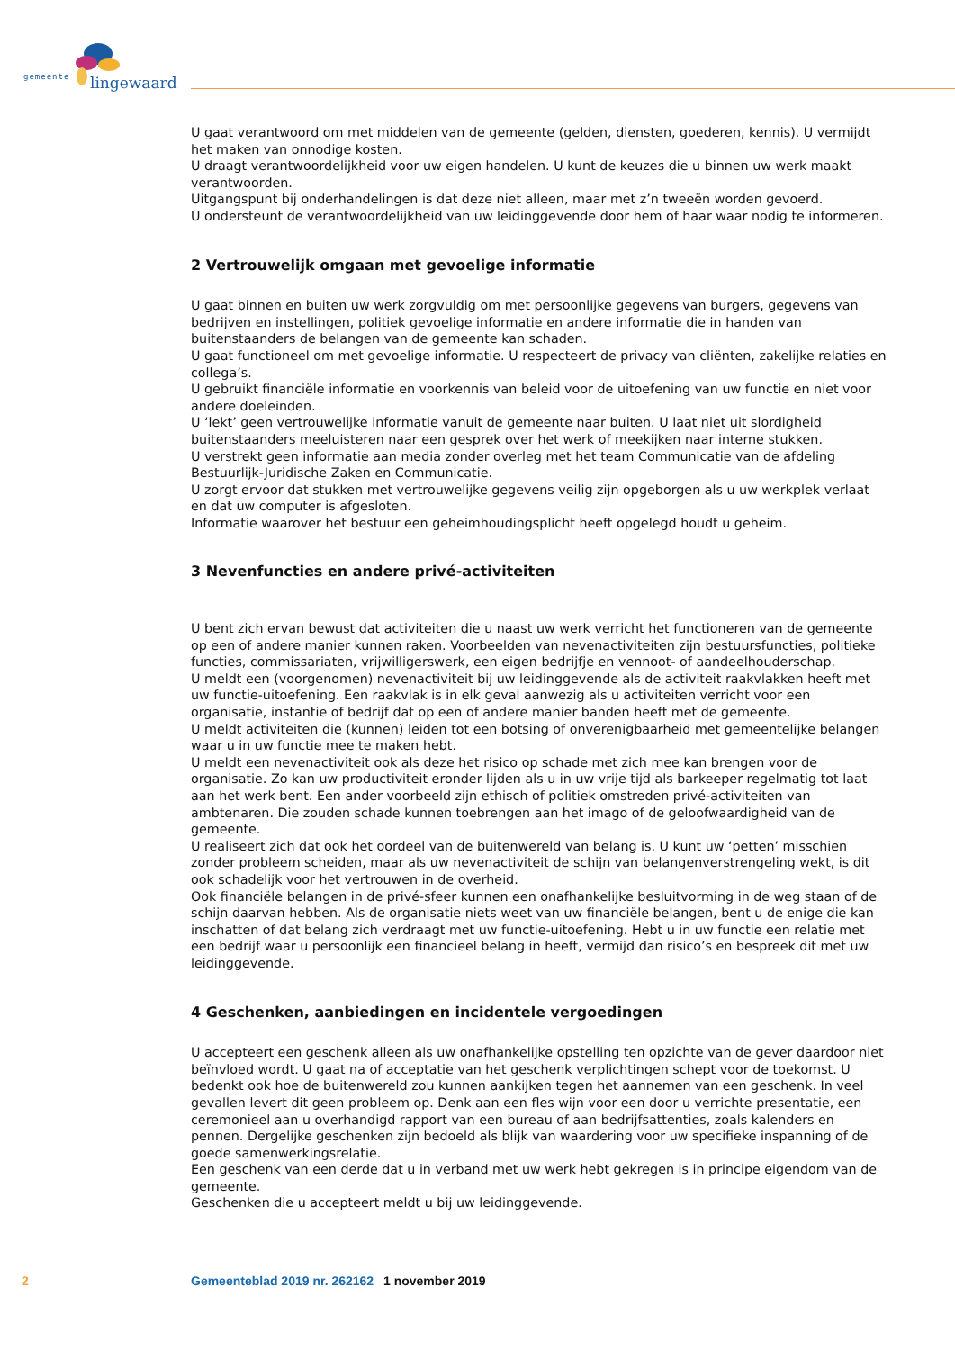gemeente lingewaard
U gaat verantwoord om met middelen van de gemeente (gelden, diensten, goederen, kennis). U vermijdt het maken van onnodige kosten.
U draagt verantwoordelijkheid voor uw eigen handelen. U kunt de keuzes die u binnen uw werk maakt verantwoorden.
Uitgangspunt bij onderhandelingen is dat deze niet alleen, maar met z’n tweeën worden gevoerd.
U ondersteunt de verantwoordelijkheid van uw leidinggevende door hem of haar waar nodig te informeren.
2 Vertrouwelijk omgaan met gevoelige informatie
U gaat binnen en buiten uw werk zorgvuldig om met persoonlijke gegevens van burgers, gegevens van bedrijven en instellingen, politiek gevoelige informatie en andere informatie die in handen van buitenstaanders de belangen van de gemeente kan schaden.
U gaat functioneel om met gevoelige informatie. U respecteert de privacy van cliënten, zakelijke relaties en collega’s.
U gebruikt financiële informatie en voorkennis van beleid voor de uitoefening van uw functie en niet voor andere doeleinden.
U ‘lekt’ geen vertrouwelijke informatie vanuit de gemeente naar buiten. U laat niet uit slordigheid buitenstaanders meeluisteren naar een gesprek over het werk of meekijken naar interne stukken.
U verstrekt geen informatie aan media zonder overleg met het team Communicatie van de afdeling Bestuurlijk-Juridische Zaken en Communicatie.
U zorgt ervoor dat stukken met vertrouwelijke gegevens veilig zijn opgeborgen als u uw werkplek verlaat en dat uw computer is afgesloten.
Informatie waarover het bestuur een geheimhoudingsplicht heeft opgelegd houdt u geheim.
3 Nevenfuncties en andere privé-activiteiten
U bent zich ervan bewust dat activiteiten die u naast uw werk verricht het functioneren van de gemeente op een of andere manier kunnen raken. Voorbeelden van nevenactiviteiten zijn bestuursfuncties, politieke functies, commissariaten, vrijwilligerswerk, een eigen bedrijfje en vennoot- of aandeelhouderschap.
U meldt een (voorgenomen) nevenactiviteit bij uw leidinggevende als de activiteit raakvlakken heeft met uw functie-uitoefening. Een raakvlak is in elk geval aanwezig als u activiteiten verricht voor een organisatie, instantie of bedrijf dat op een of andere manier banden heeft met de gemeente.
U meldt activiteiten die (kunnen) leiden tot een botsing of onverenigbaarheid met gemeentelijke belangen waar u in uw functie mee te maken hebt.
U meldt een nevenactiviteit ook als deze het risico op schade met zich mee kan brengen voor de organisatie. Zo kan uw productiviteit eronder lijden als u in uw vrije tijd als barkeeper regelmatig tot laat aan het werk bent. Een ander voorbeeld zijn ethisch of politiek omstreden privé-activiteiten van ambtenaren. Die zouden schade kunnen toebrengen aan het imago of de geloofwaardigheid van de gemeente.
U realiseert zich dat ook het oordeel van de buitenwereld van belang is. U kunt uw ‘petten’ misschien zonder probleem scheiden, maar als uw nevenactiviteit de schijn van belangenverstrengeling wekt, is dit ook schadelijk voor het vertrouwen in de overheid.
Ook financiële belangen in de privé-sfeer kunnen een onafhankelijke besluitvorming in de weg staan of de schijn daarvan hebben. Als de organisatie niets weet van uw financiële belangen, bent u de enige die kan inschatten of dat belang zich verdraagt met uw functie-uitoefening. Hebt u in uw functie een relatie met een bedrijf waar u persoonlijk een financieel belang in heeft, vermijd dan risico’s en bespreek dit met uw leidinggevende.
4 Geschenken, aanbiedingen en incidentele vergoedingen
U accepteert een geschenk alleen als uw onafhankelijke opstelling ten opzichte van de gever daardoor niet beïnvloed wordt. U gaat na of acceptatie van het geschenk verplichtingen schept voor de toekomst. U bedenkt ook hoe de buitenwereld zou kunnen aankijken tegen het aannemen van een geschenk. In veel gevallen levert dit geen probleem op. Denk aan een fles wijn voor een door u verrichte presentatie, een ceremonieel aan u overhandigd rapport van een bureau of aan bedrijfsattenties, zoals kalenders en pennen. Dergelijke geschenken zijn bedoeld als blijk van waardering voor uw specifieke inspanning of de goede samenwerkingsrelatie.
Een geschenk van een derde dat u in verband met uw werk hebt gekregen is in principe eigendom van de gemeente.
Geschenken die u accepteert meldt u bij uw leidinggevende.
2 Gemeenteblad 2019 nr. 262162 1 november 2019